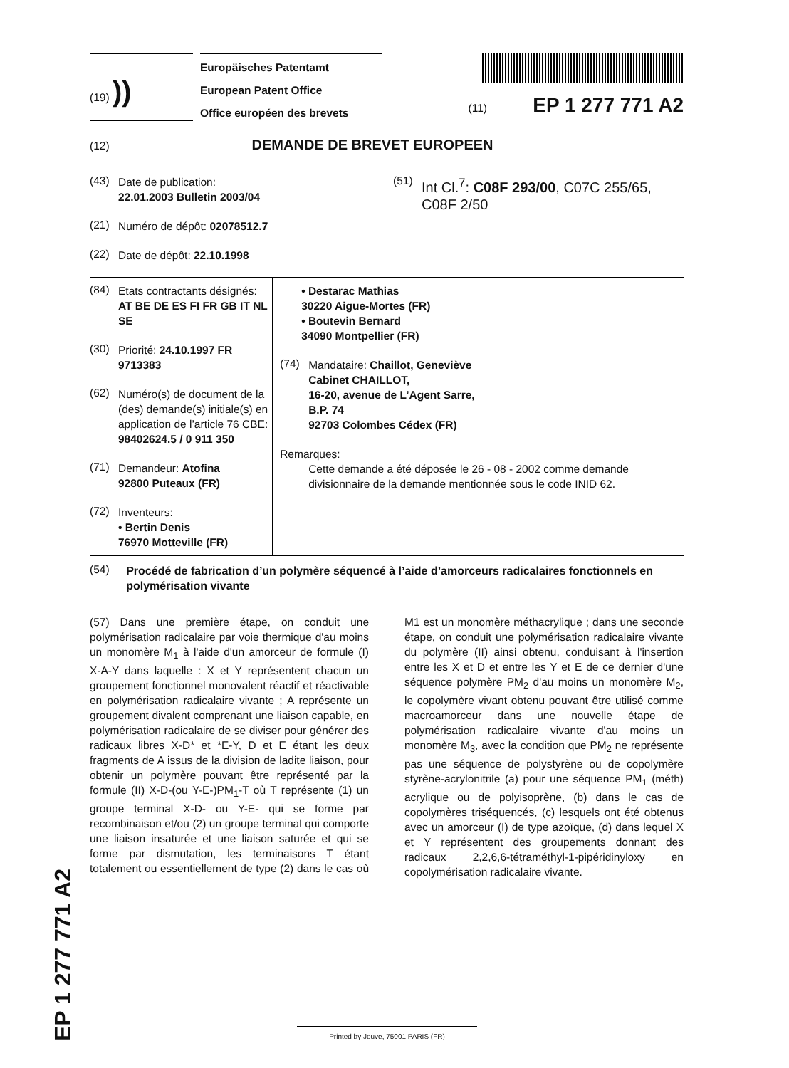(19) ))
Europäisches Patentamt
European Patent Office
Office européen des brevets
(11) EP 1 277 771 A2
(12) DEMANDE DE BREVET EUROPEEN
(43)
Date de publication:
22.01.2003 Bulletin 2003/04
(21)
Numéro de dépôt: 02078512.7
(22)
Date de dépôt: 22.10.1998
(51)
Int Cl.<sup>7</sup>: C08F 293/00, C07C 255/65,
C08F 2/50
(84)
Etats contractants désignés:
AT BE DE ES FI FR GB IT NL SE
(30)
Priorité: 24.10.1997 FR 9713383
(62)
Numéro(s) de document de la (des) demande(s) initiale(s) en application de l’article 76 CBE:
98402624.5 / 0 911 350
(71)
Demandeur: Atofina
92800 Puteaux (FR)
(72)
Inventeurs:
• Bertin Denis
76970 Motteville (FR)
• Destarac Mathias
30220 Aigue-Mortes (FR)
• Boutevin Bernard
34090 Montpellier (FR)
(74)
Mandataire: Chaillot, Geneviève
Cabinet CHAILLOT,
16-20, avenue de L’Agent Sarre,
B.P. 74
92703 Colombes Cédex (FR)
Remarques:
Cette demande a été déposée le 26 - 08 - 2002 comme demande divisionnaire de la demande mentionnée sous le code INID 62.
(54)
Procédé de fabrication d’un polymère séquencé à l’aide d’amorceurs radicalaires fonctionnels en polymérisation vivante
(57) Dans une première étape, on conduit une polymérisation radicalaire par voie thermique d'au moins un monomère M<sub>1</sub> à l'aide d'un amorceur de formule (I) X-A-Y dans laquelle : X et Y représentent chacun un groupement fonctionnel monovalent réactif et réactivable en polymérisation radicalaire vivante ; A représente un groupement divalent comprenant une liaison capable, en polymérisation radicalaire de se diviser pour générer des radicaux libres X-D* et *E-Y, D et E étant les deux fragments de A issus de la division de ladite liaison, pour obtenir un polymère pouvant être représenté par la formule (II) X-D-(ou Y-E-)PM<sub>1</sub>-T où T représente (1) un groupe terminal X-D- ou Y-E- qui se forme par recombinaison et/ou (2) un groupe terminal qui comporte une liaison insaturée et une liaison saturée et qui se forme par dismutation, les terminaisons T étant totalement ou essentiellement de type (2) dans le cas où M1 est un monomère méthacrylique ; dans une seconde étape, on conduit une polymérisation radicalaire vivante du polymère (II) ainsi obtenu, conduisant à l'insertion entre les X et D et entre les Y et E de ce dernier d'une séquence polymère PM<sub>2</sub> d'au moins un monomère M<sub>2</sub>, le copolymère vivant obtenu pouvant être utilisé comme macroamorceur dans une nouvelle étape de polymérisation radicalaire vivante d'au moins un monomère M<sub>3</sub>, avec la condition que PM<sub>2</sub> ne représente pas une séquence de polystyrène ou de copolymère styrène-acrylonitrile (a) pour une séquence PM<sub>1</sub> (méth) acrylique ou de polyisoprène, (b) dans le cas de copolymères triséquencés, (c) lesquels ont été obtenus avec un amorceur (I) de type azoïque, (d) dans lequel X et Y représentent des groupements donnant des radicaux 2,2,6,6-tétraméthyl-1-pipéridinyloxy en copolymérisation radicalaire vivante.
EP 1 277 771 A2
Printed by Jouve, 75001 PARIS (FR)